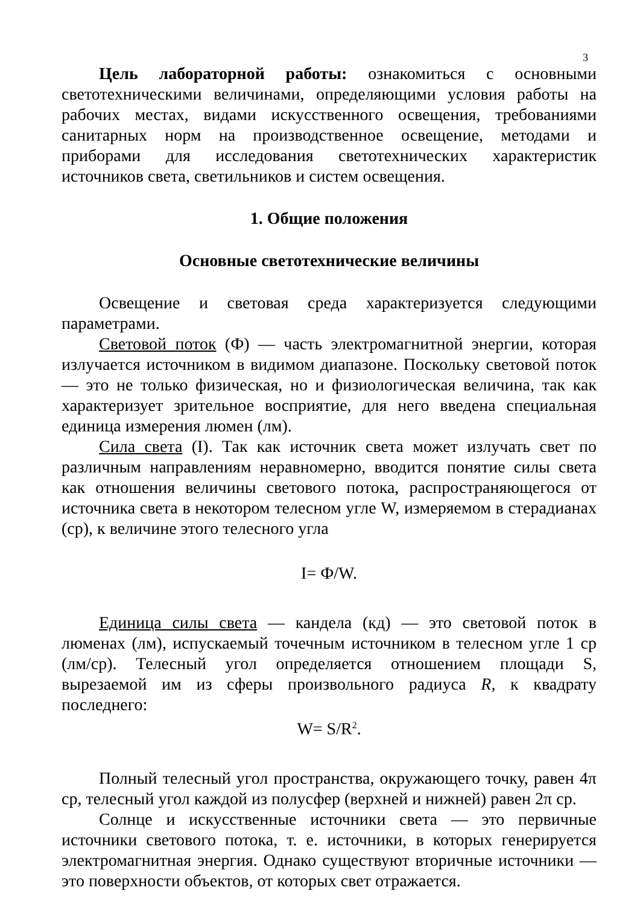3
Цель лабораторной работы: ознакомиться с основными светотехническими величинами, определяющими условия работы на рабочих местах, видами искусственного освещения, требованиями санитарных норм на производственное освещение, методами и приборами для исследования светотехнических характеристик источников света, светильников и систем освещения.
1. Общие положения
Основные светотехнические величины
Освещение и световая среда характеризуется следующими параметрами.
Световой поток (Ф) — часть электромагнитной энергии, которая излучается источником в видимом диапазоне. Поскольку световой поток — это не только физическая, но и физиологическая величина, так как характеризует зрительное восприятие, для него введена специальная единица измерения люмен (лм).
Сила света (I). Так как источник света может излучать свет по различным направлениям неравномерно, вводится понятие силы света как отношения величины светового потока, распространяющегося от источника света в некотором телесном угле W, измеряемом в стерадианах (ср), к величине этого телесного угла
I= Ф/W.
Единица силы света — кандела (кд) — это световой поток в люменах (лм), испускаемый точечным источником в телесном угле 1 ср (лм/ср). Телесный угол определяется отношением площади S, вырезаемой им из сферы произвольного радиуса R, к квадрату последнего:
W= S/R<sup>2</sup>.
Полный телесный угол пространства, окружающего точку, равен 4π ср, телесный угол каждой из полусфер (верхней и нижней) равен 2π ср.
Солнце и искусственные источники света — это первичные источники светового потока, т. е. источники, в которых генерируется электромагнитная энергия. Однако существуют вторичные источники — это поверхности объектов, от которых свет отражается.